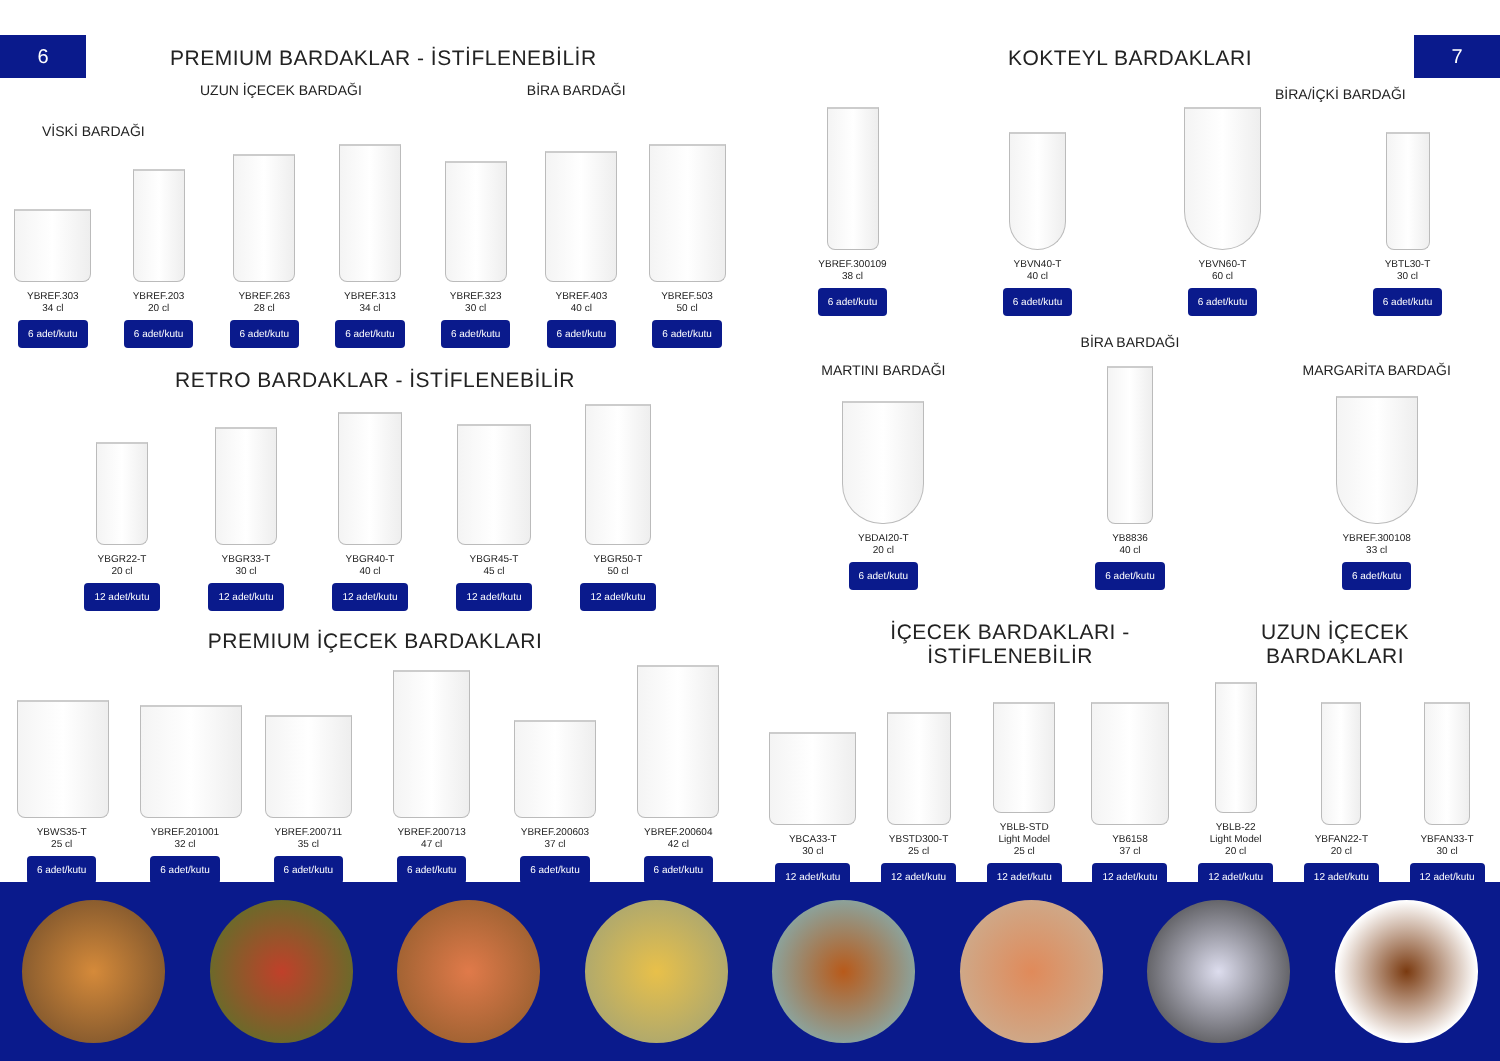6 7
PREMIUM BARDAKLAR - İSTİFLENEBİLİR
UZUN İÇECEK BARDAĞI BİRA BARDAĞI
VİSKİ BARDAĞI
YBREF.303
34 cl
6 adet/kutu
YBREF.203
20 cl
6 adet/kutu
YBREF.263
28 cl
6 adet/kutu
YBREF.313
34 cl
6 adet/kutu
YBREF.323
30 cl
6 adet/kutu
YBREF.403
40 cl
6 adet/kutu
YBREF.503
50 cl
6 adet/kutu
RETRO BARDAKLAR - İSTİFLENEBİLİR
YBGR22-T
20 cl
12 adet/kutu
YBGR33-T
30 cl
12 adet/kutu
YBGR40-T
40 cl
12 adet/kutu
YBGR45-T
45 cl
12 adet/kutu
YBGR50-T
50 cl
12 adet/kutu
PREMIUM İÇECEK BARDAKLARI
YBWS35-T
25 cl
6 adet/kutu
YBREF.201001
32 cl
6 adet/kutu
YBREF.200711
35 cl
6 adet/kutu
YBREF.200713
47 cl
6 adet/kutu
YBREF.200603
37 cl
6 adet/kutu
YBREF.200604
42 cl
6 adet/kutu
KOKTEYL BARDAKLARI
BİRA/İÇKİ BARDAĞI
YBREF.300109
38 cl
6 adet/kutu
YBVN40-T
40 cl
6 adet/kutu
YBVN60-T
60 cl
6 adet/kutu
YBTL30-T
30 cl
6 adet/kutu
MARTINI BARDAĞI
YBDAI20-T
20 cl
6 adet/kutu
BİRA BARDAĞI
YB8836
40 cl
6 adet/kutu
MARGARİTA BARDAĞI
YBREF.300108
33 cl
6 adet/kutu
İÇECEK BARDAKLARI - İSTİFLENEBİLİR
UZUN İÇECEK BARDAKLARI
YBCA33-T
30 cl
12 adet/kutu
YBSTD300-T
25 cl
12 adet/kutu
YBLB-STD
Light Model
25 cl
12 adet/kutu
YB6158
37 cl
12 adet/kutu
YBLB-22
Light Model
20 cl
12 adet/kutu
YBFAN22-T
20 cl
12 adet/kutu
YBFAN33-T
30 cl
12 adet/kutu